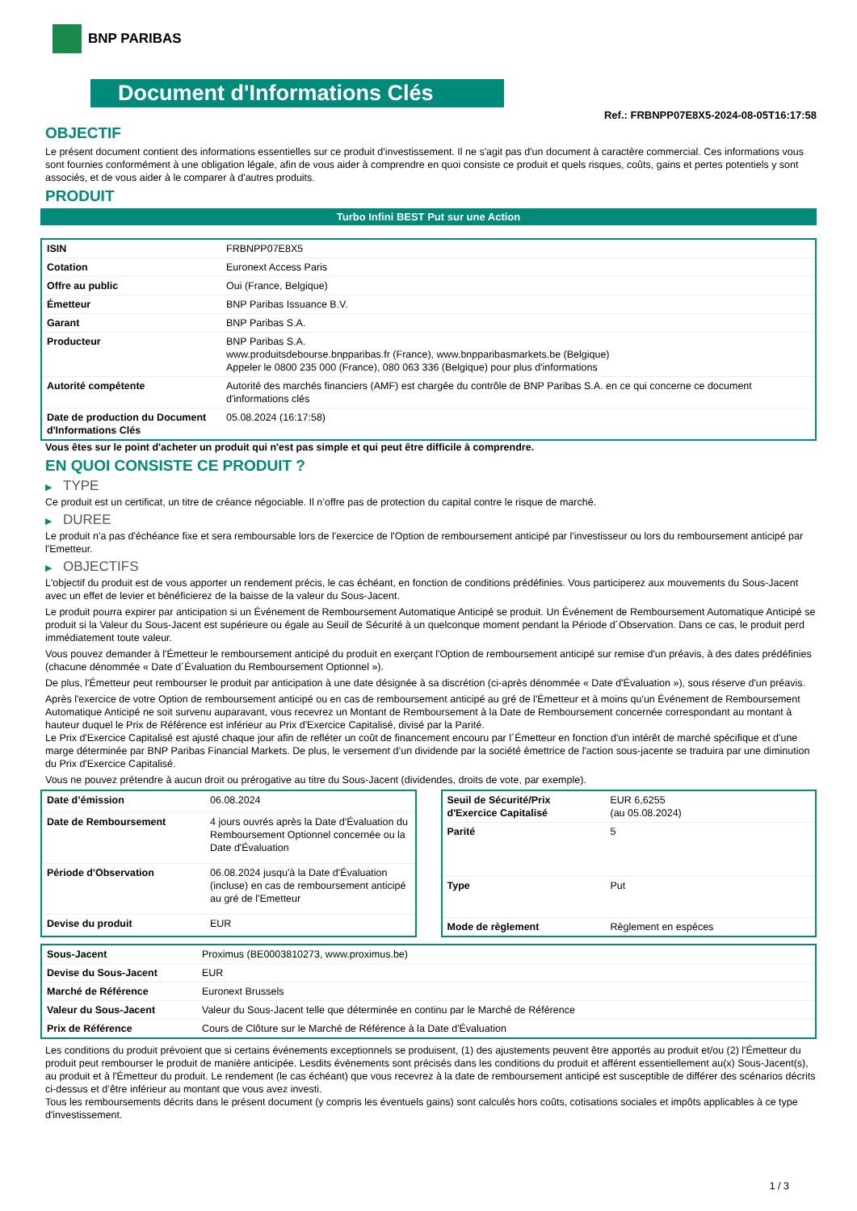BNP PARIBAS
Document d'Informations Clés
Ref.: FRBNPP07E8X5-2024-08-05T16:17:58
OBJECTIF
Le présent document contient des informations essentielles sur ce produit d'investissement. Il ne s'agit pas d'un document à caractère commercial. Ces informations vous sont fournies conformément à une obligation légale, afin de vous aider à comprendre en quoi consiste ce produit et quels risques, coûts, gains et pertes potentiels y sont associés, et de vous aider à le comparer à d'autres produits.
PRODUIT
Turbo Infini BEST Put sur une Action
| ISIN | FRBNPP07E8X5 |
| Cotation | Euronext Access Paris |
| Offre au public | Oui (France, Belgique) |
| Émetteur | BNP Paribas Issuance B.V. |
| Garant | BNP Paribas S.A. |
| Producteur | BNP Paribas S.A. www.produitsdebourse.bnpparibas.fr (France), www.bnpparibasmarkets.be (Belgique) Appeler le 0800 235 000 (France), 080 063 336 (Belgique) pour plus d'informations |
| Autorité compétente | Autorité des marchés financiers (AMF) est chargée du contrôle de BNP Paribas S.A. en ce qui concerne ce document d'informations clés |
| Date de production du Document d'Informations Clés | 05.08.2024 (16:17:58) |
Vous êtes sur le point d'acheter un produit qui n'est pas simple et qui peut être difficile à comprendre.
EN QUOI CONSISTE CE PRODUIT ?
▶ TYPE
Ce produit est un certificat, un titre de créance négociable. Il n’offre pas de protection du capital contre le risque de marché.
▶ DUREE
Le produit n'a pas d'échéance fixe et sera remboursable lors de l'exercice de l'Option de remboursement anticipé par l'investisseur ou lors du remboursement anticipé par l'Emetteur.
▶ OBJECTIFS
L'objectif du produit est de vous apporter un rendement précis, le cas échéant, en fonction de conditions prédéfinies. Vous participerez aux mouvements du Sous-Jacent avec un effet de levier et bénéficierez de la baisse de la valeur du Sous-Jacent.
Le produit pourra expirer par anticipation si un Événement de Remboursement Automatique Anticipé se produit. Un Événement de Remboursement Automatique Anticipé se produit si la Valeur du Sous-Jacent est supérieure ou égale au Seuil de Sécurité à un quelconque moment pendant la Période d´Observation. Dans ce cas, le produit perd immédiatement toute valeur.
Vous pouvez demander à l'Émetteur le remboursement anticipé du produit en exerçant l'Option de remboursement anticipé sur remise d'un préavis, à des dates prédéfinies (chacune dénommée « Date d´Évaluation du Remboursement Optionnel »).
De plus, l'Émetteur peut rembourser le produit par anticipation à une date désignée à sa discrétion (ci-après dénommée « Date d'Évaluation »), sous réserve d'un préavis.
Après l'exercice de votre Option de remboursement anticipé ou en cas de remboursement anticipé au gré de l'Émetteur et à moins qu'un Événement de Remboursement Automatique Anticipé ne soit survenu auparavant, vous recevrez un Montant de Remboursement à la Date de Remboursement concernée correspondant au montant à hauteur duquel le Prix de Référence est inférieur au Prix d'Exercice Capitalisé, divisé par la Parité.
Le Prix d'Exercice Capitalisé est ajusté chaque jour afin de refléter un coût de financement encouru par l´Émetteur en fonction d'un intérêt de marché spécifique et d'une marge déterminée par BNP Paribas Financial Markets. De plus, le versement d’un dividende par la société émettrice de l'action sous-jacente se traduira par une diminution du Prix d'Exercice Capitalisé.
Vous ne pouvez prétendre à aucun droit ou prérogative au titre du Sous-Jacent (dividendes, droits de vote, par exemple).
| Date d’émission | 06.08.2024 |
| Date de Remboursement | 4 jours ouvrés après la Date d'Évaluation du Remboursement Optionnel concernée ou la Date d'Évaluation |
| Période d'Observation | 06.08.2024 jusqu'à la Date d'Évaluation (incluse) en cas de remboursement anticipé au gré de l'Emetteur |
| Devise du produit | EUR |
| Seuil de Sécurité/Prix d'Exercice Capitalisé | EUR 6,6255 (au 05.08.2024) |
| Parité | 5 |
| Type | Put |
| Mode de règlement | Règlement en espèces |
| Sous-Jacent | Proximus (BE0003810273, www.proximus.be) |
| Devise du Sous-Jacent | EUR |
| Marché de Référence | Euronext Brussels |
| Valeur du Sous-Jacent | Valeur du Sous-Jacent telle que déterminée en continu par le Marché de Référence |
| Prix de Référence | Cours de Clôture sur le Marché de Référence à la Date d'Évaluation |
Les conditions du produit prévoient que si certains événements exceptionnels se produisent, (1) des ajustements peuvent être apportés au produit et/ou (2) l'Émetteur du produit peut rembourser le produit de manière anticipée. Lesdits événements sont précisés dans les conditions du produit et afférent essentiellement au(x) Sous-Jacent(s), au produit et à l'Émetteur du produit. Le rendement (le cas échéant) que vous recevrez à la date de remboursement anticipé est susceptible de différer des scénarios décrits ci-dessus et d’être inférieur au montant que vous avez investi.
Tous les remboursements décrits dans le présent document (y compris les éventuels gains) sont calculés hors coûts, cotisations sociales et impôts applicables à ce type d'investissement.
1 / 3